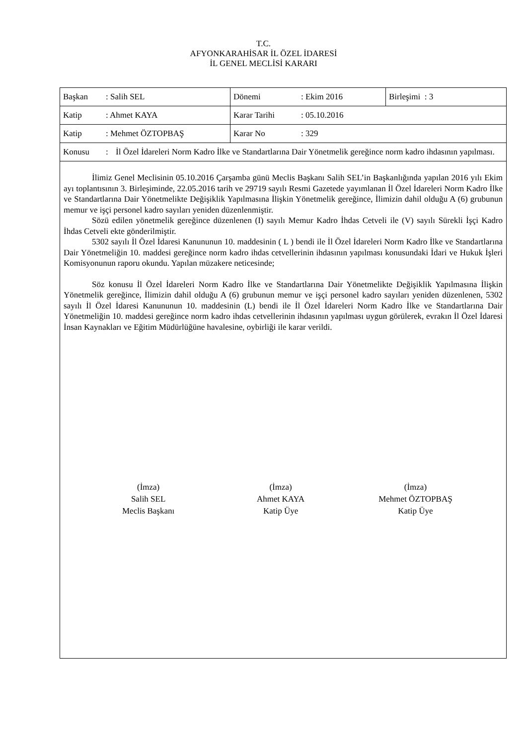T.C.
AFYONKARAHİSAR İL ÖZEL İDARESİ
İL GENEL MECLİSİ KARARI
| Başkan : Salih SEL | Dönemi : Ekim 2016 | Birleşimi : 3 |
| Katip : Ahmet KAYA | Karar Tarihi : 05.10.2016 | |
| Katip : Mehmet ÖZTOPBAŞ | Karar No : 329 | |
| Konusu : İl Özel İdareleri Norm Kadro İlke ve Standartlarına Dair Yönetmelik gereğince norm kadro ihdasının yapılması. | | |
İlimiz Genel Meclisinin 05.10.2016 Çarşamba günü Meclis Başkanı Salih SEL’in Başkanlığında yapılan 2016 yılı Ekim ayı toplantısının 3. Birleşiminde, 22.05.2016 tarih ve 29719 sayılı Resmi Gazetede yayımlanan İl Özel İdareleri Norm Kadro İlke ve Standartlarına Dair Yönetmelikte Değişiklik Yapılmasına İlişkin Yönetmelik gereğince, İlimizin dahil olduğu A (6) grubunun memur ve işçi personel kadro sayıları yeniden düzenlenmiştir.
Sözü edilen yönetmelik gereğince düzenlenen (I) sayılı Memur Kadro İhdas Cetveli ile (V) sayılı Sürekli İşçi Kadro İhdas Cetveli ekte gönderilmiştir.
5302 sayılı İl Özel İdaresi Kanununun 10. maddesinin ( L ) bendi ile İl Özel İdareleri Norm Kadro İlke ve Standartlarına Dair Yönetmeliğin 10. maddesi gereğince norm kadro ihdas cetvellerinin ihdasının yapılması konusundaki İdari ve Hukuk İşleri Komisyonunun raporu okundu. Yapılan müzakere neticesinde;
Söz konusu İl Özel İdareleri Norm Kadro İlke ve Standartlarına Dair Yönetmelikte Değişiklik Yapılmasına İlişkin Yönetmelik gereğince, İlimizin dahil olduğu A (6) grubunun memur ve işçi personel kadro sayıları yeniden düzenlenen, 5302 sayılı İl Özel İdaresi Kanununun 10. maddesinin (L) bendi ile İl Özel İdareleri Norm Kadro İlke ve Standartlarına Dair Yönetmeliğin 10. maddesi gereğince norm kadro ihdas cetvellerinin ihdasının yapılması uygun görülerek, evrakın İl Özel İdaresi İnsan Kaynakları ve Eğitim Müdürlüğüne havalesine, oybirliği ile karar verildi.
(İmza)
Salih SEL
Meclis Başkanı
(İmza)
Ahmet KAYA
Katip Üye
(İmza)
Mehmet ÖZTOPBAŞ
Katip Üye